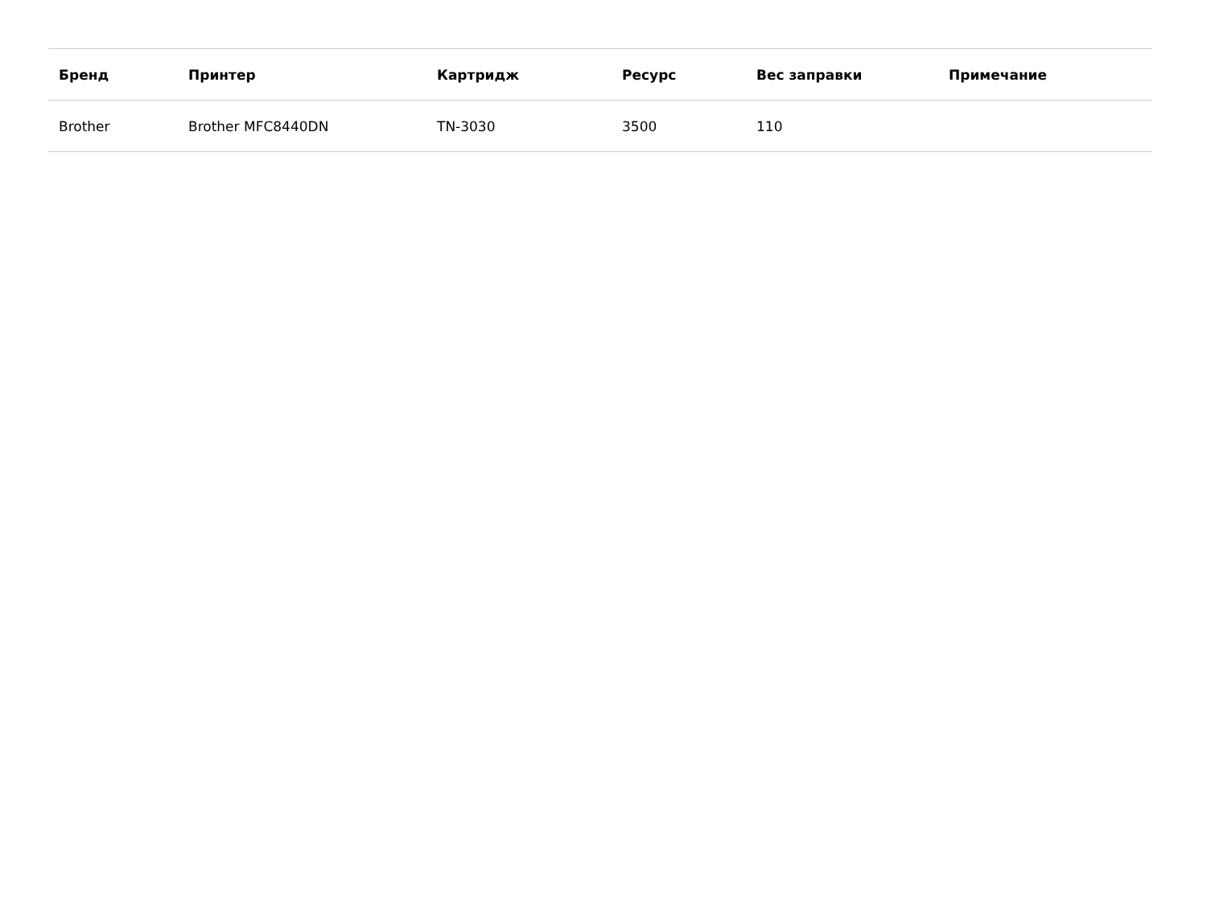| Бренд | Принтер | Картридж | Ресурс | Вес заправки | Примечание |
| --- | --- | --- | --- | --- | --- |
| Brother | Brother MFC8440DN | TN-3030 | 3500 | 110 | |